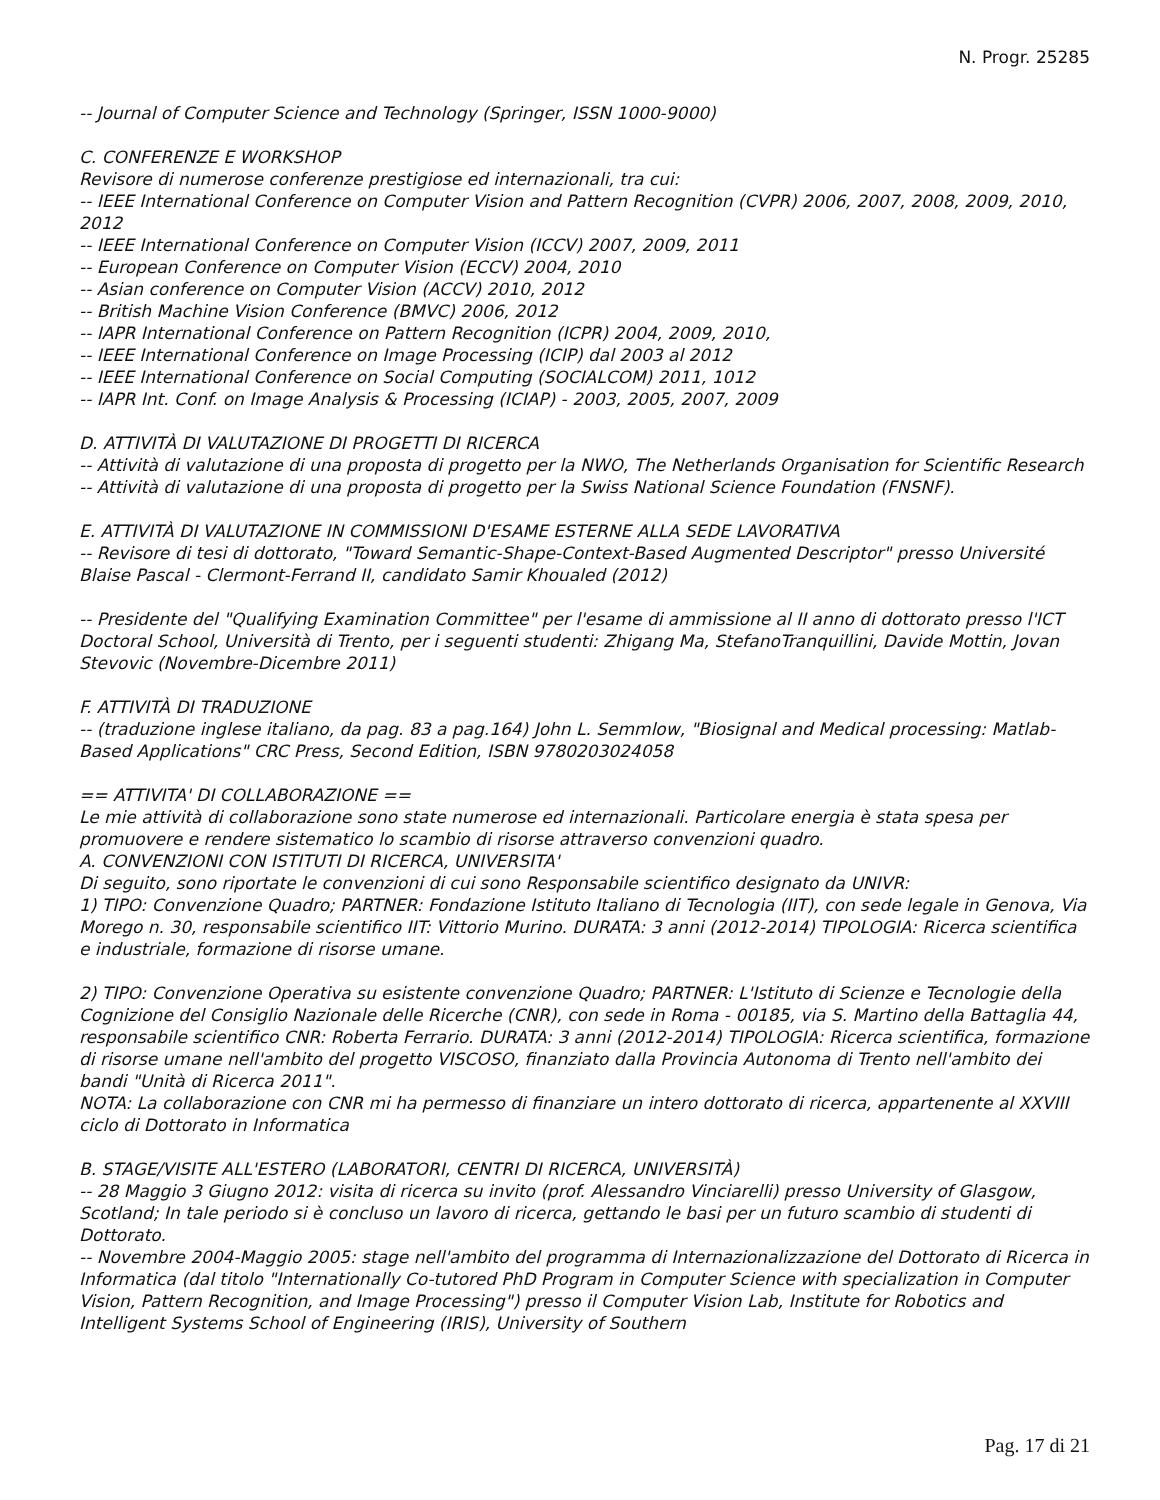N. Progr. 25285
-- Journal of Computer Science and Technology (Springer, ISSN 1000-9000)
C. CONFERENZE E WORKSHOP
Revisore di numerose conferenze prestigiose ed internazionali, tra cui:
-- IEEE International Conference on Computer Vision and Pattern Recognition (CVPR) 2006, 2007, 2008, 2009, 2010, 2012
-- IEEE International Conference on Computer Vision (ICCV) 2007, 2009, 2011
-- European Conference on Computer Vision (ECCV) 2004, 2010
-- Asian conference on Computer Vision (ACCV) 2010, 2012
-- British Machine Vision Conference (BMVC) 2006, 2012
-- IAPR International Conference on Pattern Recognition (ICPR) 2004, 2009, 2010,
-- IEEE International Conference on Image Processing (ICIP) dal 2003 al 2012
-- IEEE International Conference on Social Computing (SOCIALCOM) 2011, 1012
-- IAPR Int. Conf. on Image Analysis & Processing (ICIAP) - 2003, 2005, 2007, 2009
D. ATTIVITÀ DI VALUTAZIONE DI PROGETTI DI RICERCA
-- Attività di valutazione di una proposta di progetto per la NWO, The Netherlands Organisation for Scientific Research
-- Attività di valutazione di una proposta di progetto per la Swiss National Science Foundation (FNSNF).
E. ATTIVITÀ DI VALUTAZIONE IN COMMISSIONI D'ESAME ESTERNE ALLA SEDE LAVORATIVA
-- Revisore di tesi di dottorato, "Toward Semantic-Shape-Context-Based Augmented Descriptor" presso Université Blaise Pascal - Clermont-Ferrand II, candidato Samir Khoualed (2012)
-- Presidente del "Qualifying Examination Committee" per l'esame di ammissione al II anno di dottorato presso l'ICT Doctoral School, Università di Trento, per i seguenti studenti: Zhigang Ma, StefanoTranquillini, Davide Mottin, Jovan Stevovic (Novembre-Dicembre 2011)
F. ATTIVITÀ DI TRADUZIONE
-- (traduzione inglese italiano, da pag. 83 a pag.164) John L. Semmlow, "Biosignal and Medical processing: Matlab-Based Applications" CRC Press, Second Edition, ISBN 9780203024058
== ATTIVITA' DI COLLABORAZIONE ==
Le mie attività di collaborazione sono state numerose ed internazionali. Particolare energia è stata spesa per promuovere e rendere sistematico lo scambio di risorse attraverso convenzioni quadro.
A. CONVENZIONI CON ISTITUTI DI RICERCA, UNIVERSITA'
Di seguito, sono riportate le convenzioni di cui sono Responsabile scientifico designato da UNIVR:
1) TIPO: Convenzione Quadro; PARTNER: Fondazione Istituto Italiano di Tecnologia (IIT), con sede legale in Genova, Via Morego n. 30, responsabile scientifico IIT: Vittorio Murino. DURATA: 3 anni (2012-2014) TIPOLOGIA: Ricerca scientifica e industriale, formazione di risorse umane.
2) TIPO: Convenzione Operativa su esistente convenzione Quadro; PARTNER: L'Istituto di Scienze e Tecnologie della Cognizione del Consiglio Nazionale delle Ricerche (CNR), con sede in Roma - 00185, via S. Martino della Battaglia 44, responsabile scientifico CNR: Roberta Ferrario. DURATA: 3 anni (2012-2014) TIPOLOGIA: Ricerca scientifica, formazione di risorse umane nell'ambito del progetto VISCOSO, finanziato dalla Provincia Autonoma di Trento nell'ambito dei bandi "Unità di Ricerca 2011".
NOTA: La collaborazione con CNR mi ha permesso di finanziare un intero dottorato di ricerca, appartenente al XXVIII ciclo di Dottorato in Informatica
B. STAGE/VISITE ALL'ESTERO (LABORATORI, CENTRI DI RICERCA, UNIVERSITÀ)
-- 28 Maggio 3 Giugno 2012: visita di ricerca su invito (prof. Alessandro Vinciarelli) presso University of Glasgow, Scotland; In tale periodo si è concluso un lavoro di ricerca, gettando le basi per un futuro scambio di studenti di Dottorato.
-- Novembre 2004-Maggio 2005: stage nell'ambito del programma di Internazionalizzazione del Dottorato di Ricerca in Informatica (dal titolo "Internationally Co-tutored PhD Program in Computer Science with specialization in Computer Vision, Pattern Recognition, and Image Processing") presso il Computer Vision Lab, Institute for Robotics and Intelligent Systems School of Engineering (IRIS), University of Southern
Pag. 17 di 21